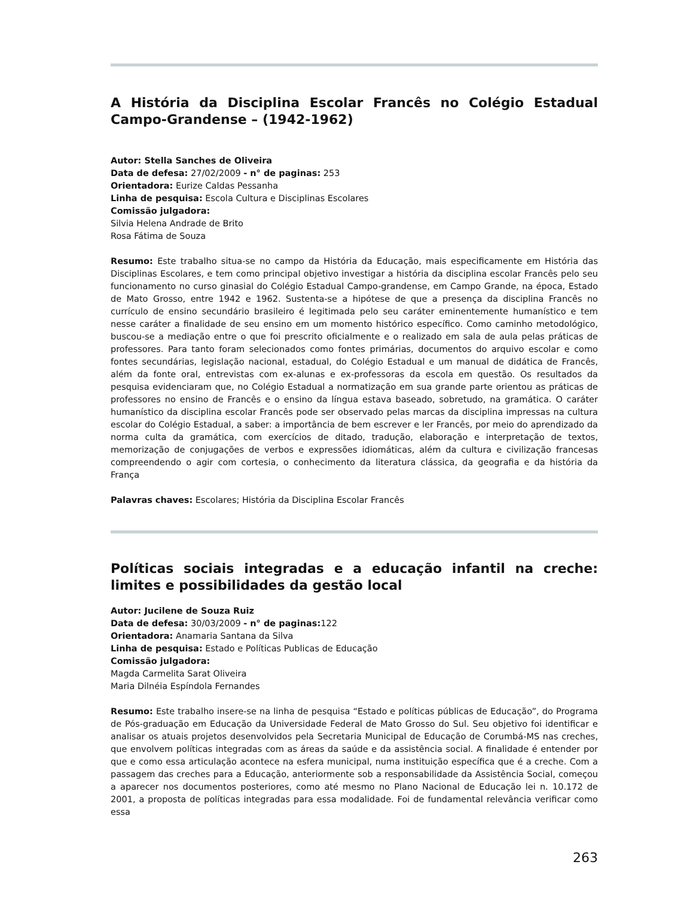A História da Disciplina Escolar Francês no Colégio Estadual Campo-Grandense – (1942-1962)
Autor: Stella Sanches de Oliveira
Data de defesa: 27/02/2009 - n° de paginas: 253
Orientadora: Eurize Caldas Pessanha
Linha de pesquisa: Escola Cultura e Disciplinas Escolares
Comissão julgadora:
Silvia Helena Andrade de Brito
Rosa Fátima de Souza
Resumo: Este trabalho situa-se no campo da História da Educação, mais especificamente em História das Disciplinas Escolares, e tem como principal objetivo investigar a história da disciplina escolar Francês pelo seu funcionamento no curso ginasial do Colégio Estadual Campo-grandense, em Campo Grande, na época, Estado de Mato Grosso, entre 1942 e 1962. Sustenta-se a hipótese de que a presença da disciplina Francês no currículo de ensino secundário brasileiro é legitimada pelo seu caráter eminentemente humanístico e tem nesse caráter a finalidade de seu ensino em um momento histórico específico. Como caminho metodológico, buscou-se a mediação entre o que foi prescrito oficialmente e o realizado em sala de aula pelas práticas de professores. Para tanto foram selecionados como fontes primárias, documentos do arquivo escolar e como fontes secundárias, legislação nacional, estadual, do Colégio Estadual e um manual de didática de Francês, além da fonte oral, entrevistas com ex-alunas e ex-professoras da escola em questão. Os resultados da pesquisa evidenciaram que, no Colégio Estadual a normatização em sua grande parte orientou as práticas de professores no ensino de Francês e o ensino da língua estava baseado, sobretudo, na gramática. O caráter humanístico da disciplina escolar Francês pode ser observado pelas marcas da disciplina impressas na cultura escolar do Colégio Estadual, a saber: a importância de bem escrever e ler Francês, por meio do aprendizado da norma culta da gramática, com exercícios de ditado, tradução, elaboração e interpretação de textos, memorização de conjugações de verbos e expressões idiomáticas, além da cultura e civilização francesas compreendendo o agir com cortesia, o conhecimento da literatura clássica, da geografia e da história da França
Palavras chaves: Escolares; História da Disciplina Escolar Francês
Políticas sociais integradas e a educação infantil na creche: limites e possibilidades da gestão local
Autor: Jucilene de Souza Ruiz
Data de defesa: 30/03/2009 - n° de paginas: 122
Orientadora: Anamaria Santana da Silva
Linha de pesquisa: Estado e Políticas Publicas de Educação
Comissão julgadora:
Magda Carmelita Sarat Oliveira
Maria Dilnéia Espíndola Fernandes
Resumo: Este trabalho insere-se na linha de pesquisa “Estado e políticas públicas de Educação”, do Programa de Pós-graduação em Educação da Universidade Federal de Mato Grosso do Sul. Seu objetivo foi identificar e analisar os atuais projetos desenvolvidos pela Secretaria Municipal de Educação de Corumbá-MS nas creches, que envolvem políticas integradas com as áreas da saúde e da assistência social. A finalidade é entender por que e como essa articulação acontece na esfera municipal, numa instituição específica que é a creche. Com a passagem das creches para a Educação, anteriormente sob a responsabilidade da Assistência Social, começou a aparecer nos documentos posteriores, como até mesmo no Plano Nacional de Educação lei n. 10.172 de 2001, a proposta de políticas integradas para essa modalidade. Foi de fundamental relevância verificar como essa
263